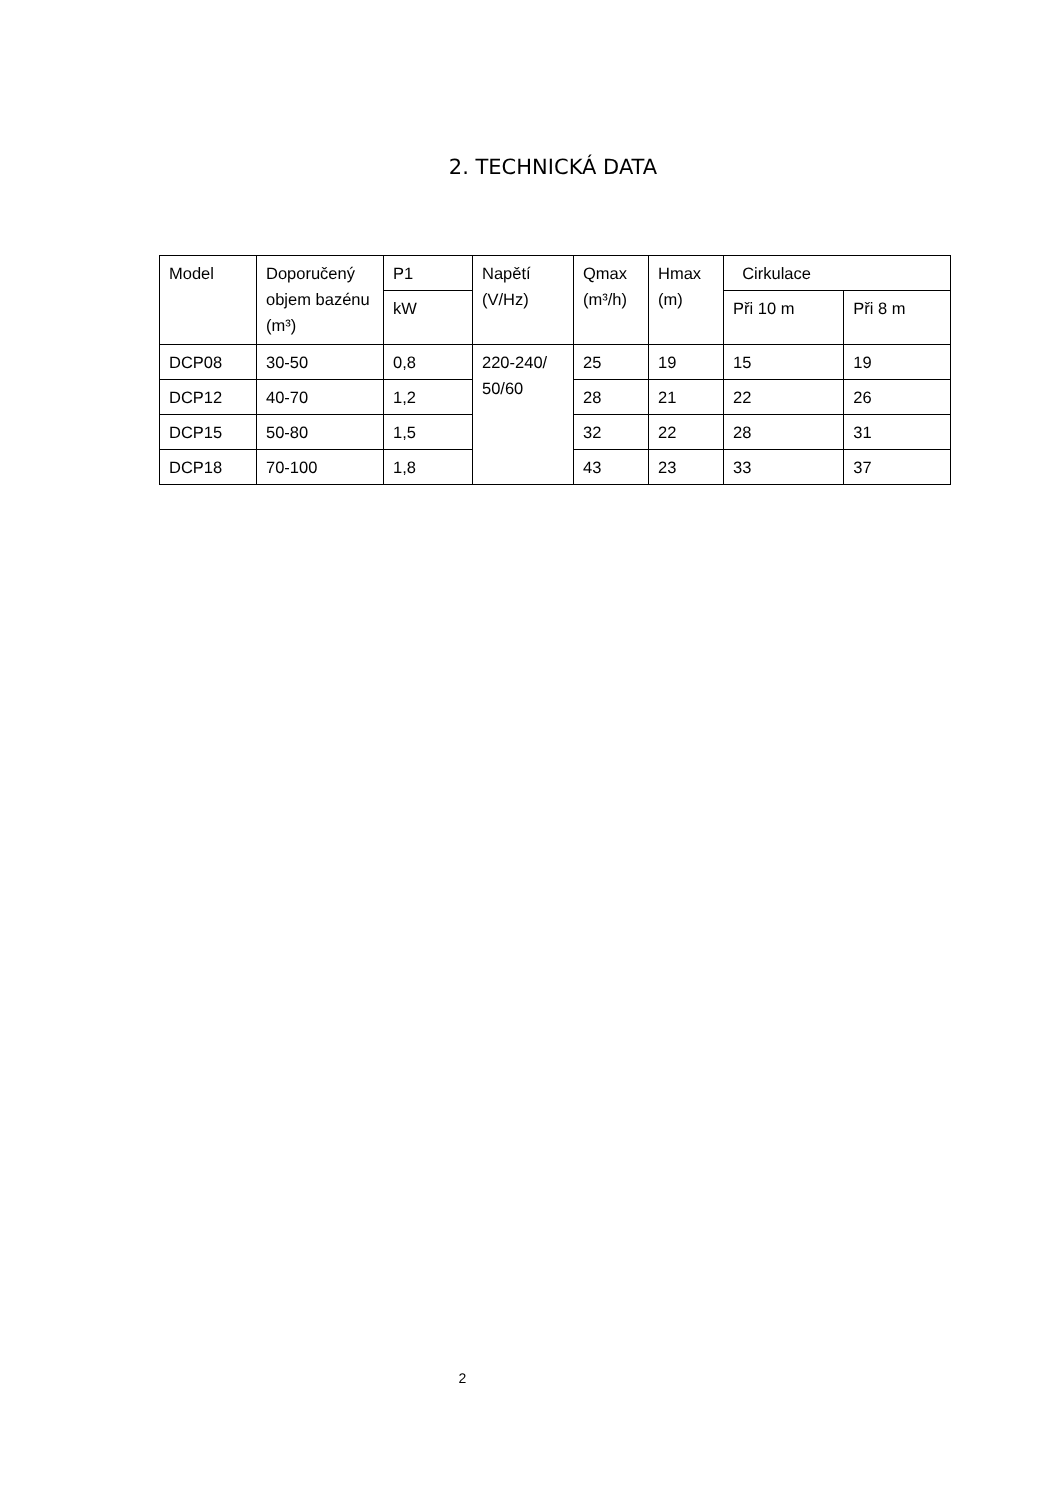2. TECHNICKÁ DATA
| Model | Doporučený objem bazénu (m³) | P1 | Napětí (V/Hz) | Qmax (m³/h) | Hmax (m) | Cirkulace | |
| | | kW | | | | Při 10 m | Při 8 m |
| DCP08 | 30-50 | 0,8 | 220-240/ 50/60 | 25 | 19 | 15 | 19 |
| DCP12 | 40-70 | 1,2 | | 28 | 21 | 22 | 26 |
| DCP15 | 50-80 | 1,5 | | 32 | 22 | 28 | 31 |
| DCP18 | 70-100 | 1,8 | | 43 | 23 | 33 | 37 |
2